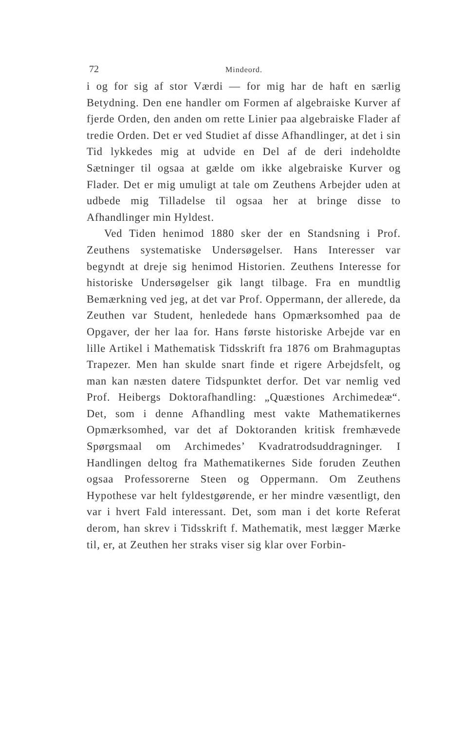72 Mindeord.
i og for sig af stor Værdi — for mig har de haft en særlig Betydning. Den ene handler om Formen af algebraiske Kurver af fjerde Orden, den anden om rette Linier paa algebraiske Flader af tredie Orden. Det er ved Studiet af disse Afhandlinger, at det i sin Tid lykkedes mig at udvide en Del af de deri indeholdte Sætninger til ogsaa at gælde om ikke algebraiske Kurver og Flader. Det er mig umuligt at tale om Zeuthens Arbejder uden at udbede mig Tilladelse til ogsaa her at bringe disse to Afhandlinger min Hyldest.
Ved Tiden henimod 1880 sker der en Standsning i Prof. Zeuthens systematiske Undersøgelser. Hans Interesser var begyndt at dreje sig henimod Historien. Zeuthens Interesse for historiske Undersøgelser gik langt tilbage. Fra en mundtlig Bemærkning ved jeg, at det var Prof. Oppermann, der allerede, da Zeuthen var Student, henledede hans Opmærksomhed paa de Opgaver, der her laa for. Hans første historiske Arbejde var en lille Artikel i Mathematisk Tidsskrift fra 1876 om Brahmaguptas Trapezer. Men han skulde snart finde et rigere Arbejdsfelt, og man kan næsten datere Tidspunktet derfor. Det var nemlig ved Prof. Heibergs Doktorafhandling: „Quæstiones Archimedeæ“. Det, som i denne Afhandling mest vakte Mathematikernes Opmærksomhed, var det af Doktoranden kritisk fremhævede Spørgsmaal om Archimedes’ Kvadratrodsuddragninger. I Handlingen deltog fra Mathematikernes Side foruden Zeuthen ogsaa Professorerne Steen og Oppermann. Om Zeuthens Hypothese var helt fyldestgørende, er her mindre væsentligt, den var i hvert Fald interessant. Det, som man i det korte Referat derom, han skrev i Tidsskrift f. Mathematik, mest lægger Mærke til, er, at Zeuthen her straks viser sig klar over Forbin-